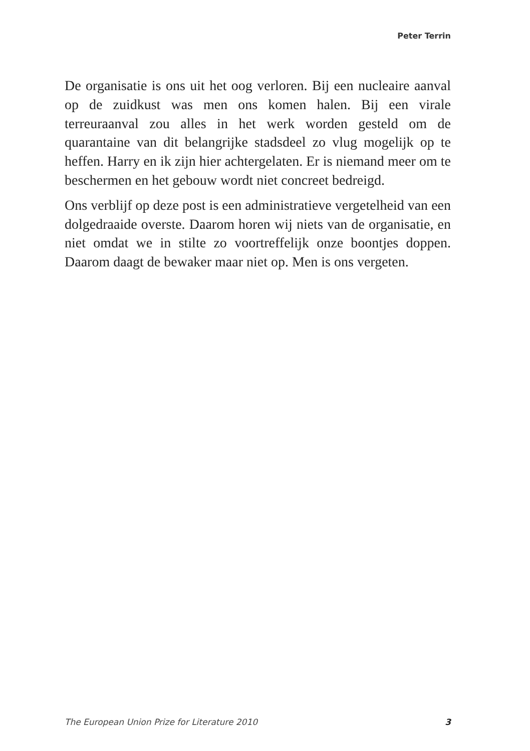Peter Terrin
De organisatie is ons uit het oog verloren. Bij een nucleaire aanval op de zuidkust was men ons komen halen. Bij een virale terreuraanval zou alles in het werk worden gesteld om de quarantaine van dit belangrijke stadsdeel zo vlug moge­lijk op te heffen. Harry en ik zijn hier achtergelaten. Er is niemand meer om te beschermen en het gebouw wordt niet concreet bedreigd.
Ons verblijf op deze post is een administratieve vergetelheid van een dolgedraaide overste. Daarom horen wij niets van de organisatie, en niet omdat we in stilte zo voortreffelijk onze boontjes doppen. Daarom daagt de bewaker maar niet op. Men is ons vergeten.
The European Union Prize for Literature 2010 3